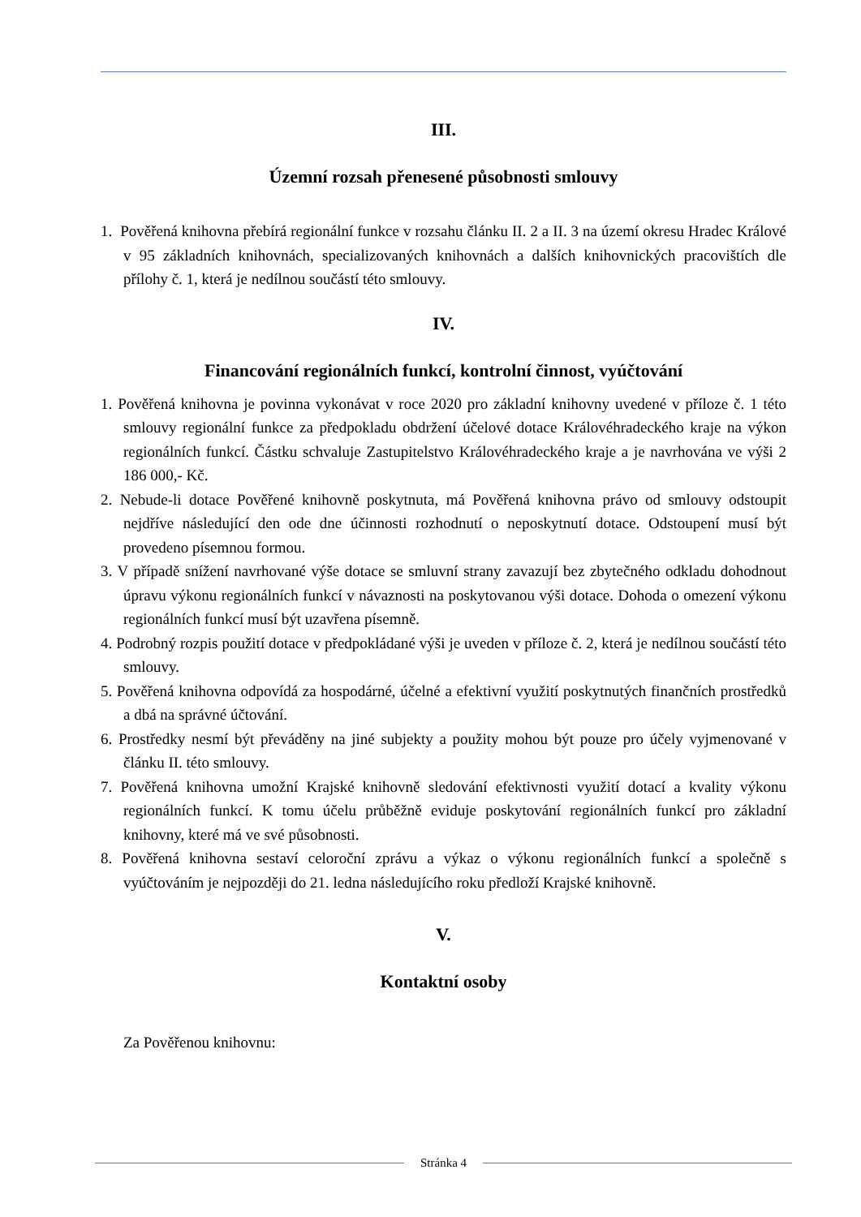III.
Územní rozsah přenesené působnosti smlouvy
1. Pověřená knihovna přebírá regionální funkce v rozsahu článku II. 2 a II. 3 na území okresu Hradec Králové v 95 základních knihovnách, specializovaných knihovnách a dalších knihovnických pracovištích dle přílohy č. 1, která je nedílnou součástí této smlouvy.
IV.
Financování regionálních funkcí, kontrolní činnost, vyúčtování
1. Pověřená knihovna je povinna vykonávat v roce 2020 pro základní knihovny uvedené v příloze č. 1 této smlouvy regionální funkce za předpokladu obdržení účelové dotace Královéhradeckého kraje na výkon regionálních funkcí. Částku schvaluje Zastupitelstvo Královéhradeckého kraje a je navrhována ve výši 2 186 000,- Kč.
2. Nebude-li dotace Pověřené knihovně poskytnuta, má Pověřená knihovna právo od smlouvy odstoupit nejdříve následující den ode dne účinnosti rozhodnutí o neposkytnutí dotace. Odstoupení musí být provedeno písemnou formou.
3. V případě snížení navrhované výše dotace se smluvní strany zavazují bez zbytečného odkladu dohodnout úpravu výkonu regionálních funkcí v návaznosti na poskytovanou výši dotace. Dohoda o omezení výkonu regionálních funkcí musí být uzavřena písemně.
4. Podrobný rozpis použití dotace v předpokládané výši je uveden v příloze č. 2, která je nedílnou součástí této smlouvy.
5. Pověřená knihovna odpovídá za hospodárné, účelné a efektivní využití poskytnutých finančních prostředků a dbá na správné účtování.
6. Prostředky nesmí být převáděny na jiné subjekty a použity mohou být pouze pro účely vyjmenované v článku II. této smlouvy.
7. Pověřená knihovna umožní Krajské knihovně sledování efektivnosti využití dotací a kvality výkonu regionálních funkcí. K tomu účelu průběžně eviduje poskytování regionálních funkcí pro základní knihovny, které má ve své působnosti.
8. Pověřená knihovna sestaví celoroční zprávu a výkaz o výkonu regionálních funkcí a společně s vyúčtováním je nejpozději do 21. ledna následujícího roku předloží Krajské knihovně.
V.
Kontaktní osoby
Za Pověřenou knihovnu:
Stránka 4